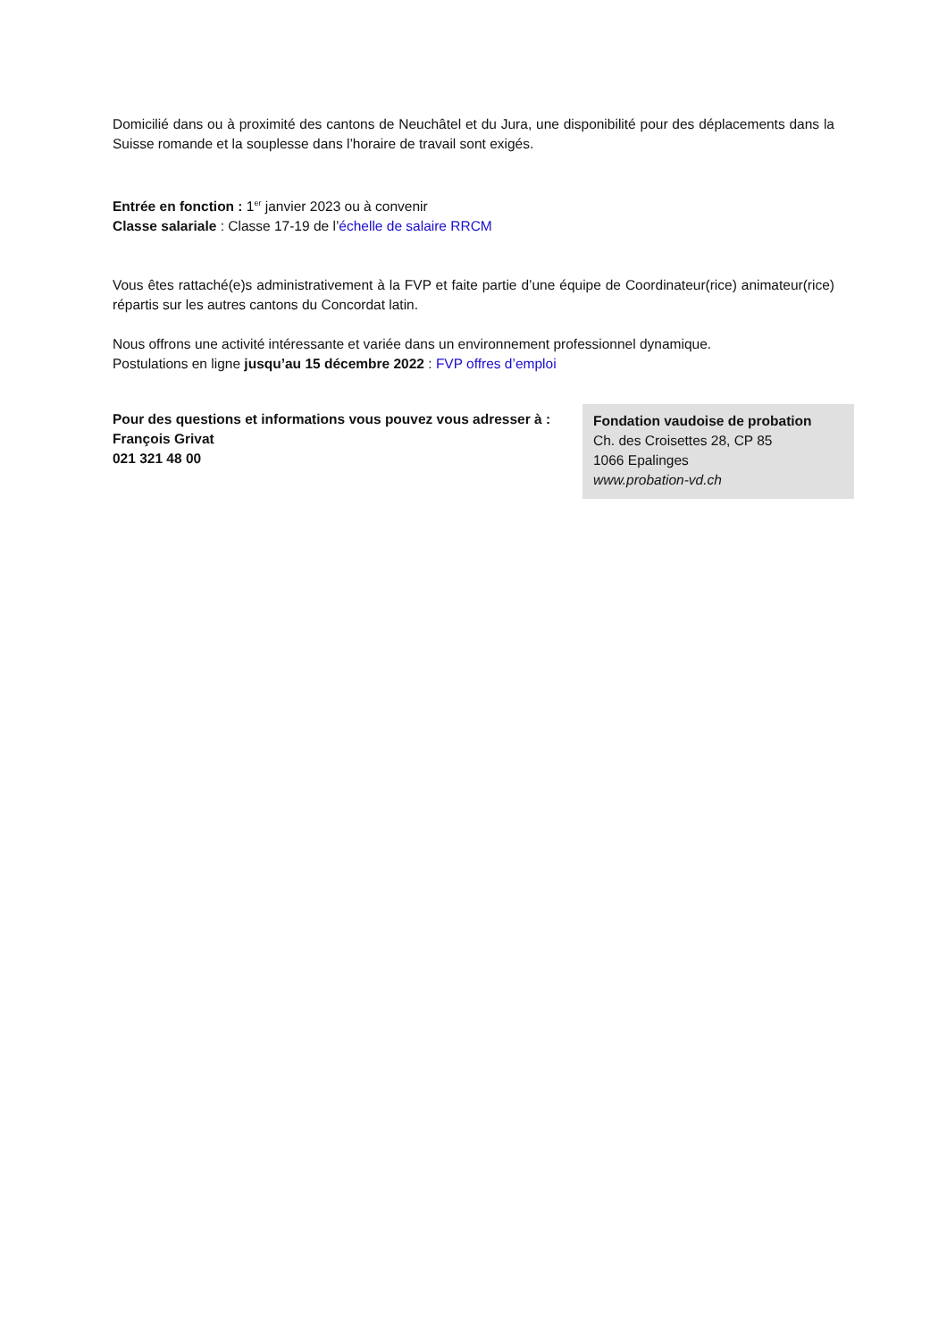Domicilié dans ou à proximité des cantons de Neuchâtel et du Jura, une disponibilité pour des déplacements dans la Suisse romande et la souplesse dans l’horaire de travail sont exigés.
Entrée en fonction : 1<sup>er</sup> janvier 2023 ou à convenir
Classe salariale : Classe 17-19 de l’échelle de salaire RRCM
Vous êtes rattaché(e)s administrativement à la FVP et faite partie d’une équipe de Coordinateur(rice) animateur(rice) répartis sur les autres cantons du Concordat latin.
Nous offrons une activité intéressante et variée dans un environnement professionnel dynamique.
Postulations en ligne jusqu’au 15 décembre 2022 : FVP offres d’emploi
Pour des questions et informations vous pouvez vous adresser à :
François Grivat
021 321 48 00
Fondation vaudoise de probation
Ch. des Croisettes 28, CP 85
1066 Epalinges
www.probation-vd.ch